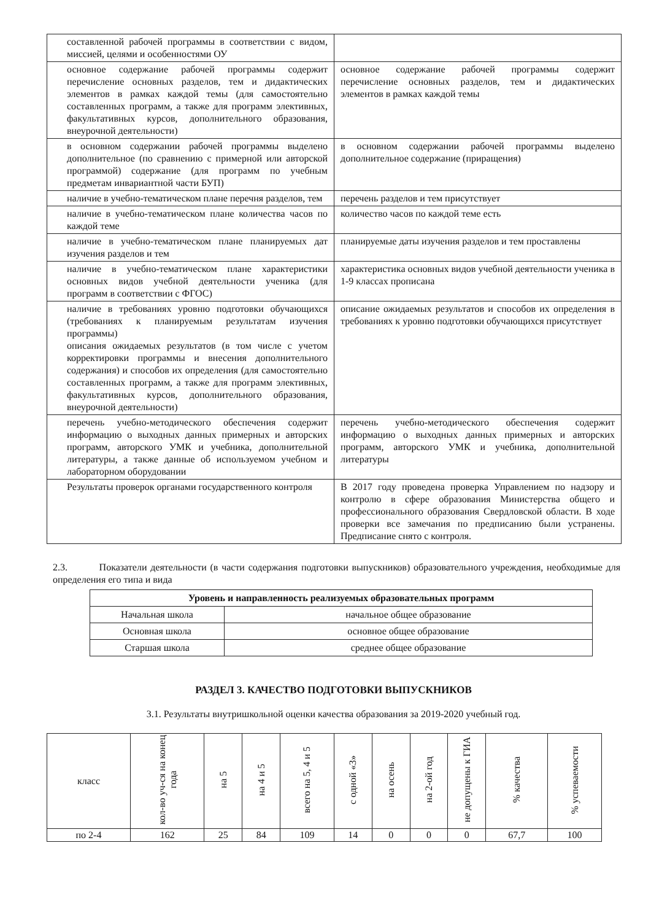| составленной рабочей программы в соответствии с видом, миссией, целями и особенностями ОУ | |
| основное содержание рабочей программы содержит перечисление основных разделов, тем и дидактических элементов в рамках каждой темы (для самостоятельно составленных программ, а также для программ элективных, факультативных курсов, дополнительного образования, внеурочной деятельности) | основное содержание рабочей программы содержит перечисление основных разделов, тем и дидактических элементов в рамках каждой темы |
| в основном содержании рабочей программы выделено дополнительное (по сравнению с примерной или авторской программой) содержание (для программ по учебным предметам инвариантной части БУП) | в основном содержании рабочей программы выделено дополнительное содержание (приращения) |
| наличие в учебно-тематическом плане перечня разделов, тем | перечень разделов и тем присутствует |
| наличие в учебно-тематическом плане количества часов по каждой теме | количество часов по каждой теме есть |
| наличие в учебно-тематическом плане планируемых дат изучения разделов и тем | планируемые даты изучения разделов и тем проставлены |
| наличие в учебно-тематическом плане характеристики основных видов учебной деятельности ученика (для программ в соответствии с ФГОС) | характеристика основных видов учебной деятельности ученика в 1-9 классах прописана |
| наличие в требованиях уровню подготовки обучающихся (требованиях к планируемым результатам изучения программы) описания ожидаемых результатов (в том числе с учетом корректировки программы и внесения дополнительного содержания) и способов их определения (для самостоятельно составленных программ, а также для программ элективных, факультативных курсов, дополнительного образования, внеурочной деятельности) | описание ожидаемых результатов и способов их определения в требованиях к уровню подготовки обучающихся присутствует |
| перечень учебно-методического обеспечения содержит информацию о выходных данных примерных и авторских программ, авторского УМК и учебника, дополнительной литературы, а также данные об используемом учебном и лабораторном оборудовании | перечень учебно-методического обеспечения содержит информацию о выходных данных примерных и авторских программ, авторского УМК и учебника, дополнительной литературы |
| Результаты проверок органами государственного контроля | В 2017 году проведена проверка Управлением по надзору и контролю в сфере образования Министерства общего и профессионального образования Свердловской области. В ходе проверки все замечания по предписанию были устранены. Предписание снято с контроля. |
2.3. Показатели деятельности (в части содержания подготовки выпускников) образовательного учреждения, необходимые для определения его типа и вида
| Уровень и направленность реализуемых образовательных программ | |
| --- | --- |
| Начальная школа | начальное общее образование |
| Основная школа | основное общее образование |
| Старшая школа | среднее общее образование |
РАЗДЕЛ 3. КАЧЕСТВО ПОДГОТОВКИ ВЫПУСКНИКОВ
3.1. Результаты внутришкольной оценки качества образования за 2019-2020 учебный год.
| класс | кол-во уч-ся на конец года | на 5 | на 4 и 5 | всего на 5, 4 и 5 | с одной «3» | на осень | на 2-ой год | не допущены к ГИА | % качества | % успеваемости |
| --- | --- | --- | --- | --- | --- | --- | --- | --- | --- | --- |
| по 2-4 | 162 | 25 | 84 | 109 | 14 | 0 | 0 | 0 | 67,7 | 100 |